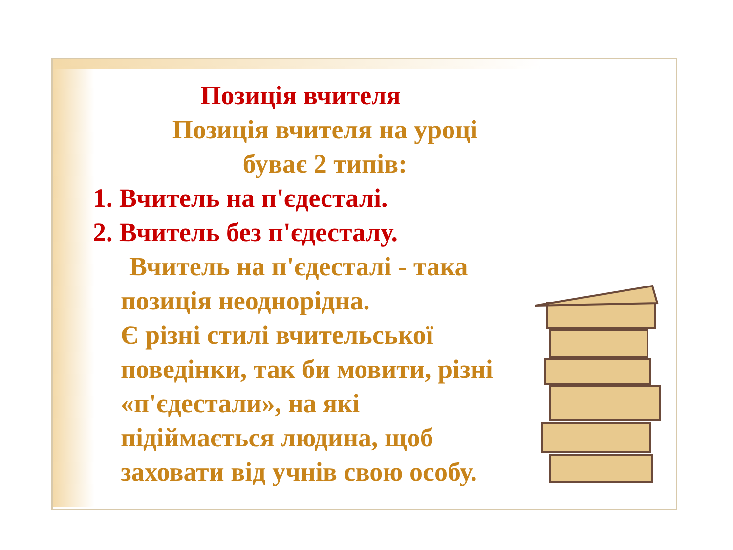Позиція вчителя
Позиція вчителя на уроці
буває 2 типів:
1. Вчитель на п'єдесталі.
2. Вчитель без п'єдесталу.
Вчитель на п'єдесталі - така
позиція неоднорідна.
Є різні стилі вчительської поведінки, так би мовити, різні «п'єдестали», на які підіймається людина, щоб заховати від учнів свою особу.